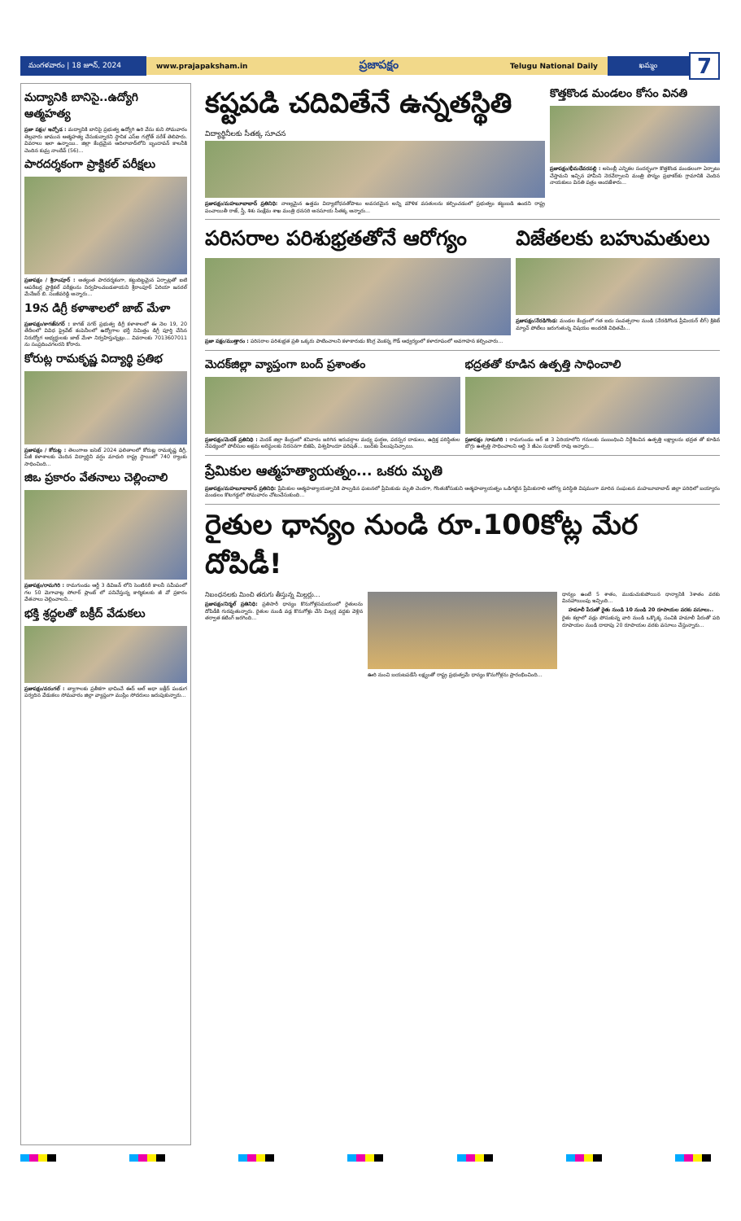మంగళవారం | 18 జూన్, 2024
www.prajapaksham.in ప్రజాపక్షం Telugu National Daily
ఖమ్మం
7
మద్యానికి బానిసై..ఉద్యోగి ఆత్మహత్య
ప్రజా పక్షం/ ఇచ్చోడ : మద్యానికి బానిసై ప్రభుత్వ ఉద్యోగి ఉరి వేసు కుని సోమవారం తెల్లవారు జామున ఆత్మహత్య చేసుకున్నారని స్థానిక ఎస్‌ఐ గుగ్లోత్ నరేశ్ తెలిపారు. వివరాలు ఇలా ఉన్నాయి.. జిల్లా కేంద్రమైన ఆదిలాబాద్‌లోని బృందావన్ కాలనీకి చెందిన కుమ్ర నాందేవ్ (56)...
పారదర్శకంగా ప్రాక్టికల్ పరీక్షలు
ప్రజాపక్షం / శ్రీరాంపూర్ : అత్యంత పారదర్శకంగా, కట్టుదిట్టమైన ఏర్పాట్లతో ఐటి ఆపరేటర్ల ప్రాక్టికల్ పరీక్షలను నిర్వహించబడతాయని శ్రీరాంపూర్ ఏరియా జనరల్ మేనేజర్ బి. సంజీవరెడ్డి అన్నారు...
19న డిగ్రీ కళాశాలలో జాబ్ మేళా
ప్రజాపక్షం/కాగజ్‌నగర్ : కాగజ్ నగర్ ప్రభుత్వ డిగ్రీ కళాశాలలో ఈ నెల 19, 20 తేదీలలో వివిధ ప్రైవేట్ కంపెనీలలో ఉద్యోగాల భర్తీ నిమిత్తం డిగ్రీ పూర్తి చేసిన నిరుద్యోగ అభ్యర్థులకు జాబ్ మేళా నిర్వహిస్తున్నట్లు... వివరాలకు 7013607011 ను సంప్రదించగలరని కోరారు.
కోరుట్ల రామకృష్ణ విద్యార్థి ప్రతిభ
ప్రజాపక్షం / కోరుట్ల : తెలంగాణ ఐసెట్ 2024 ఫలితాలలో కోరుట్ల రామకృష్ణ డిగ్రీ, పీజీ కళాశాలకు చెందిన విద్యార్థిని వర్షం మాధురి రాష్ట్ర స్థాయిలో 740 ర్యాంకు సాధించింది...
జిఒ ప్రకారం వేతనాలు చెల్లించాలి
ప్రజాపక్షం/రామగిరి : రామగుండం ఆర్జీ 3 డివిజన్ లోని సెంటినరీ కాలనీ సమీపంలో గల 50 మెగావాట్ల సోలార్ ప్లాంట్ లో పనిచేస్తున్న కార్మికులకు జీ వో ప్రకారం వేతనాలు చెల్లించాలని...
భక్తి శ్రద్ధలతో బక్రీద్ వేడుకలు
ప్రజాపక్షం/వరంగల్ : త్యాగాలకు ప్రతీకగా భావించే ఈద్ అల్ అధా బక్రీద్ పండుగ పర్వదిన వేడుకలు సోమవారం జిల్లా వ్యాప్తంగా ముస్లిం సోదరులు జరుపుకున్నారు...
కష్టపడి చదివితేనే ఉన్నతస్థితి
విద్యార్థినీలకు సీతక్క సూచన
ప్రజాపక్షం/మహబూబాబాద్ ప్రతినిధి: నాణ్యమైన ఉత్తమ విద్యాబోధనతోపాటు అవసరమైన అన్ని మౌళిక వసతులను కల్పించడంలో ప్రభుత్వం కట్టుబడి ఉందని రాష్ట్ర పంచాయితీ రాజ్, స్త్రీ, శిశు సంక్షేమ శాఖ మంత్రి ధనసరి అనసూయ సీతక్క అన్నారు...
కొత్తకొండ మండలం కోసం వినతి
ప్రజాపక్షం/భీమదేవరపల్లి : అసెంబ్లీ ఎన్నికల సందర్భంగా కొత్తకొండ మండలంగా ఏర్పాటు చేస్తామని ఇచ్చిన హామీని నెరవేర్చాలని మంత్రి పొన్నం ప్రభాకర్‌కు గ్రామానికి చెందిన నాయకులు వినతి పత్రం అందజేశారు...
పరిసరాల పరిశుభ్రతతోనే ఆరోగ్యం
ప్రజా పక్షం/ముత్తారం : పరిసరాల పరిశుభ్రత ప్రతి ఒక్కరు పాటించాలని కళాకారుడు కొంగ్ర వెంకన్న గౌడ్ ఆధ్వర్యంలో కళారూపంలో అవగాహన కల్పించారు...
విజేతలకు బహుమతులు
ప్రజాపక్షం/నేరడిగొండ: మండల కేంద్రంలో గత ఐదు సంవత్సరాల నుండి (నేరడిగొండ ప్రీమియర్ లీగ్) క్రికెట్ మ్యాచ్ పోటీలు జరుగుతున్న విషయం అందరికి విధితమే...
మెదక్‌జిల్లా వ్యాప్తంగా బంద్ ప్రశాంతం
ప్రజాపక్షం/మెదక్ ప్రతినిధి : మెదక్ జిల్లా కేంద్రంలో శనివారం జరిగిన ఇరువర్గాల మధ్య ఘర్షణ, పరస్పర దాడులు, ఉద్రిక్త పరిస్థితుల నేపథ్యంలో పోలీసుల అక్రమ అరెస్టులకు నిరసనగా బిజెపి, విశ్వహిందూ పరిషత్... బంద్‌కు పిలుపునిచ్చాయి.
భద్రతతో కూడిన ఉత్పత్తి సాధించాలి
ప్రజాపక్షం /రామగిరి : రామగుండం ఆర్ జి 3 ఏరియాలోని గనులకు సంబంధించి నిర్దేశించిన ఉత్పత్తి లక్ష్యాలను భద్రత తో కూడిన బొగ్గు ఉత్పత్తి సాధించాలని ఆర్జి 3 జీఎం సుధాకర్ రావు అన్నారు...
ప్రేమికుల ఆత్మహత్యాయత్నం... ఒకరు మృతి
ప్రజాపక్షం/మహబూబాబాద్ ప్రతినిధి: ప్రేమికుల ఆత్మహత్యాయత్నానికి పాల్పడిన ఘటనలో ప్రేమికుడు మృతి చెందగా, గొంతుకోసుకుని ఆత్మహత్యాయత్నం ఒడిగట్టిన ప్రేమికురాలి ఆరోగ్య పరిస్థితి విషమంగా మారిన సంఘటన మహబూబాబాద్ జిల్లా పరిధిలో బయ్యారం మండలం కొటగడ్డలో సోమవారం చోటుచేసుకుంది...
రైతుల ధాన్యం నుండి రూ.100కోట్ల మేర దోపిడీ!
నిబంధనలకు మించి తరుగు తీస్తున్న మిల్లర్లు...
ప్రజాపక్షం/నిర్మల్ ప్రతినిధి: ప్రతిసారీ ధాన్యం కొనుగోళ్లసమయంలో రైతులను దోపిడీకి గురవుతున్నారు. రైతుల నుండి వడ్ల కొనుగోళ్లు చేసి మిల్లర్ల వద్దకు వెళ్లిన తర్వాత కటింగ్ జరగింది...
ఊరి నుంచి బయటపడేసే లక్ష్యంతో రాష్ట్ర ప్రభుత్వమే ధాన్యం కొనుగోళ్లను ప్రారంభించింది...
ధాన్యం ఉంటే 5 శాతం, ముడుచుకుపోయిన ధాన్యానికి 3శాతం వరకు మినహాయింపు ఇచ్చింది...
హమాలీ పేరుతో రైతు నుండి 10 నుండి 20 రూపాయల వరకు వసూలు..
రైతు కల్లాలో వడ్లు పోసుకున్న వారి నుండి ఒక్కొక్క సంచికి హమాలీ పేరుతో పది రూపాయల నుండి దాదాపు 20 రూపాయల వరకు వసూలు చేస్తున్నారు...